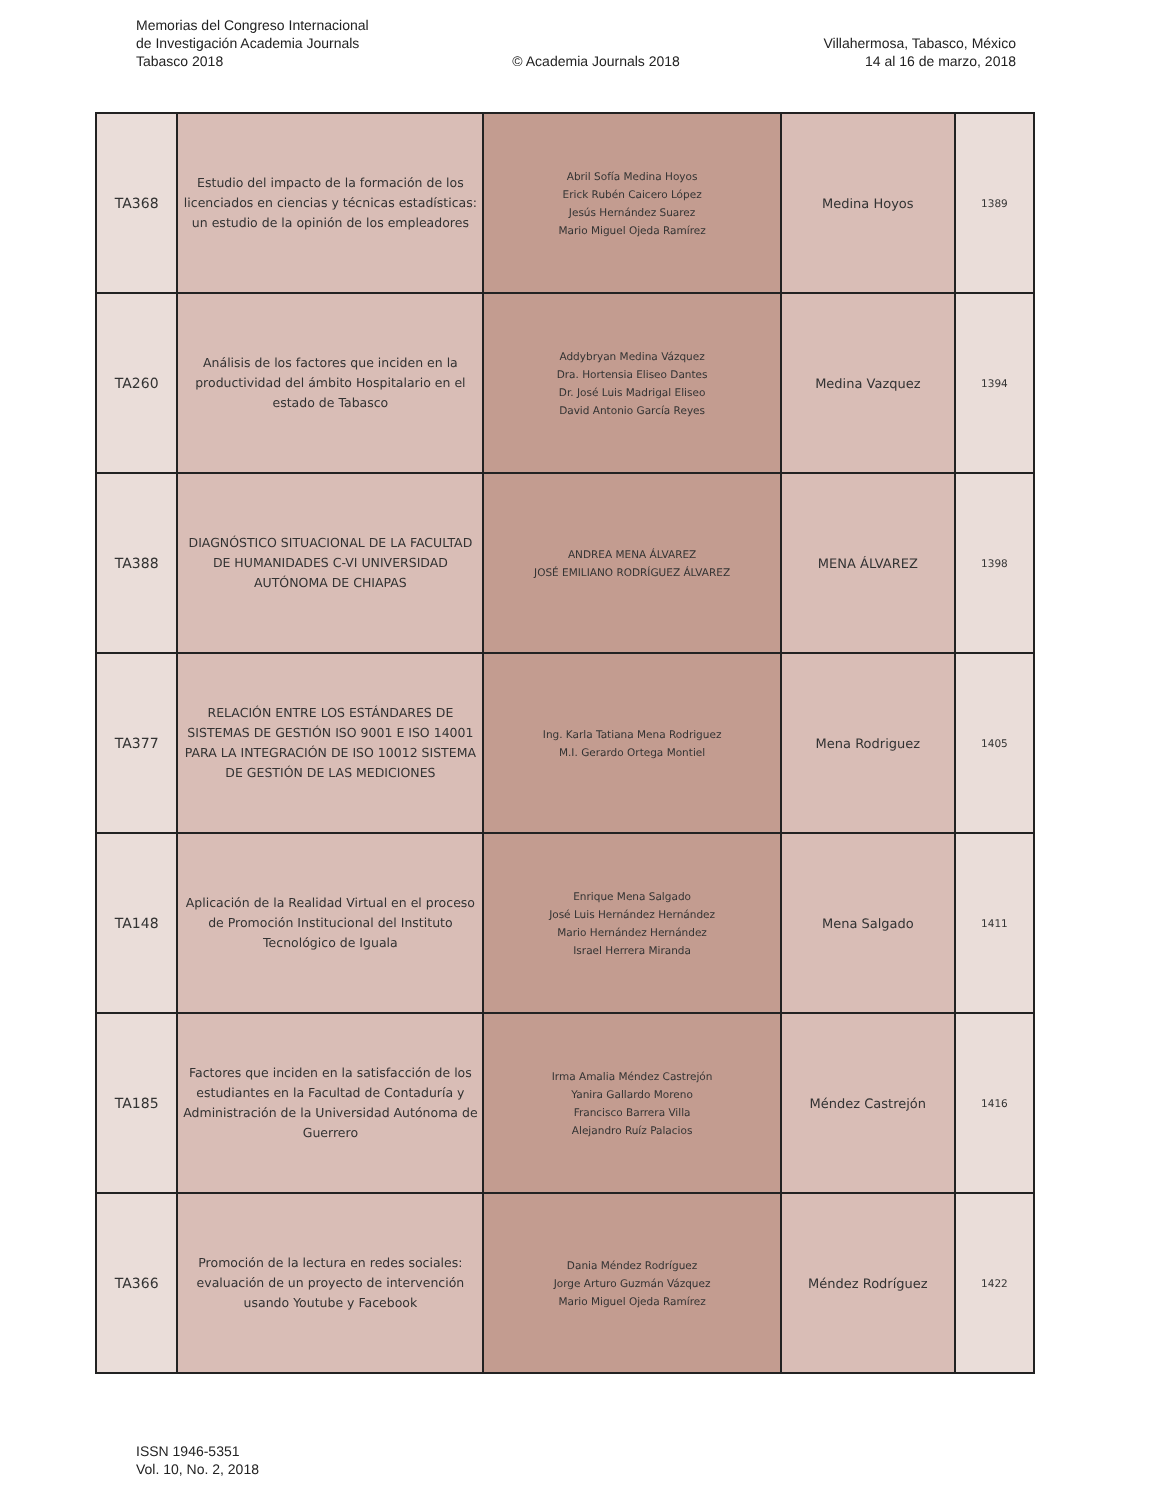Memorias del Congreso Internacional
de Investigación Academia Journals
Tabasco 2018
© Academia Journals 2018
Villahermosa, Tabasco, México
14 al 16 de marzo, 2018
| TA368 | Estudio del impacto de la formación de los licenciados en ciencias y técnicas estadísticas: un estudio de la opinión de los empleadores | Abril Sofía Medina Hoyos Erick Rubén Caicero López Jesús Hernández Suarez Mario Miguel Ojeda Ramírez | Medina Hoyos | 1389 |
| TA260 | Análisis de los factores que inciden en la productividad del ámbito Hospitalario en el estado de Tabasco | Addybryan Medina Vázquez Dra. Hortensia Eliseo Dantes Dr. José Luis Madrigal Eliseo David Antonio García Reyes | Medina Vazquez | 1394 |
| TA388 | DIAGNÓSTICO SITUACIONAL DE LA FACULTAD DE HUMANIDADES C-VI UNIVERSIDAD AUTÓNOMA DE CHIAPAS | ANDREA MENA ÁLVAREZ JOSÉ EMILIANO RODRÍGUEZ ÁLVAREZ | MENA ÁLVAREZ | 1398 |
| TA377 | RELACIÓN ENTRE LOS ESTÁNDARES DE SISTEMAS DE GESTIÓN ISO 9001 E ISO 14001 PARA LA INTEGRACIÓN DE ISO 10012 SISTEMA DE GESTIÓN DE LAS MEDICIONES | Ing. Karla Tatiana Mena Rodriguez M.I. Gerardo Ortega Montiel | Mena Rodriguez | 1405 |
| TA148 | Aplicación de la Realidad Virtual en el proceso de Promoción Institucional del Instituto Tecnológico de Iguala | Enrique Mena Salgado José Luis Hernández Hernández Mario Hernández Hernández Israel Herrera Miranda | Mena Salgado | 1411 |
| TA185 | Factores que inciden en la satisfacción de los estudiantes en la Facultad de Contaduría y Administración de la Universidad Autónoma de Guerrero | Irma Amalia Méndez Castrejón Yanira Gallardo Moreno Francisco Barrera Villa Alejandro Ruíz Palacios | Méndez Castrejón | 1416 |
| TA366 | Promoción de la lectura en redes sociales: evaluación de un proyecto de intervención usando Youtube y Facebook | Dania Méndez Rodríguez Jorge Arturo Guzmán Vázquez Mario Miguel Ojeda Ramírez | Méndez Rodríguez | 1422 |
ISSN 1946-5351
Vol. 10, No. 2, 2018